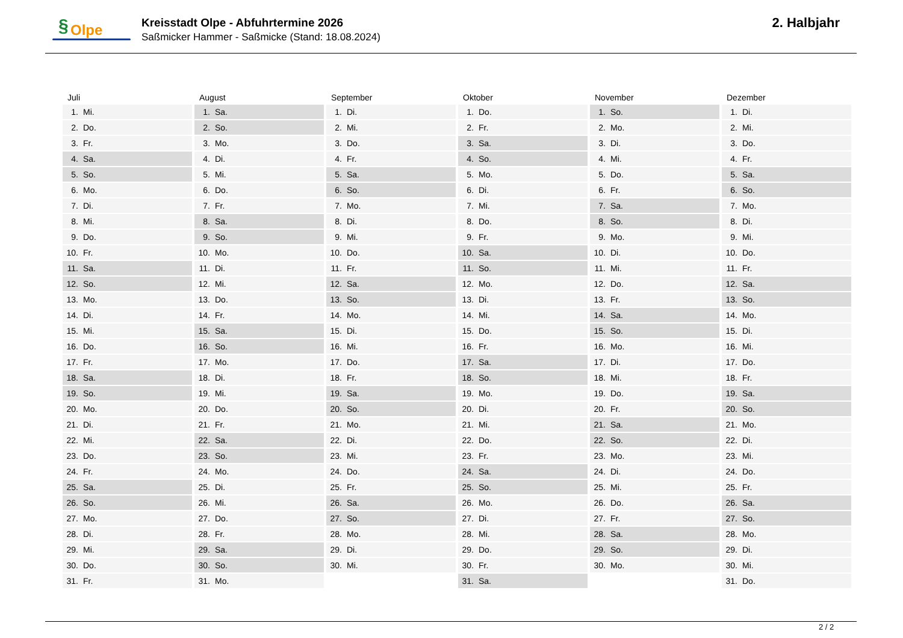§ Olpe
Kreisstadt Olpe - Abfuhrtermine 2026
Saßmicker Hammer - Saßmicke (Stand: 18.08.2024)
2. Halbjahr
| Juli | August | September | Oktober | November | Dezember |
| --- | --- | --- | --- | --- | --- |
| 1. Mi. | 1. Sa. | 1. Di. | 1. Do. | 1. So. | 1. Di. |
| 2. Do. | 2. So. | 2. Mi. | 2. Fr. | 2. Mo. | 2. Mi. |
| 3. Fr. | 3. Mo. | 3. Do. | 3. Sa. | 3. Di. | 3. Do. |
| 4. Sa. | 4. Di. | 4. Fr. | 4. So. | 4. Mi. | 4. Fr. |
| 5. So. | 5. Mi. | 5. Sa. | 5. Mo. | 5. Do. | 5. Sa. |
| 6. Mo. | 6. Do. | 6. So. | 6. Di. | 6. Fr. | 6. So. |
| 7. Di. | 7. Fr. | 7. Mo. | 7. Mi. | 7. Sa. | 7. Mo. |
| 8. Mi. | 8. Sa. | 8. Di. | 8. Do. | 8. So. | 8. Di. |
| 9. Do. | 9. So. | 9. Mi. | 9. Fr. | 9. Mo. | 9. Mi. |
| 10. Fr. | 10. Mo. | 10. Do. | 10. Sa. | 10. Di. | 10. Do. |
| 11. Sa. | 11. Di. | 11. Fr. | 11. So. | 11. Mi. | 11. Fr. |
| 12. So. | 12. Mi. | 12. Sa. | 12. Mo. | 12. Do. | 12. Sa. |
| 13. Mo. | 13. Do. | 13. So. | 13. Di. | 13. Fr. | 13. So. |
| 14. Di. | 14. Fr. | 14. Mo. | 14. Mi. | 14. Sa. | 14. Mo. |
| 15. Mi. | 15. Sa. | 15. Di. | 15. Do. | 15. So. | 15. Di. |
| 16. Do. | 16. So. | 16. Mi. | 16. Fr. | 16. Mo. | 16. Mi. |
| 17. Fr. | 17. Mo. | 17. Do. | 17. Sa. | 17. Di. | 17. Do. |
| 18. Sa. | 18. Di. | 18. Fr. | 18. So. | 18. Mi. | 18. Fr. |
| 19. So. | 19. Mi. | 19. Sa. | 19. Mo. | 19. Do. | 19. Sa. |
| 20. Mo. | 20. Do. | 20. So. | 20. Di. | 20. Fr. | 20. So. |
| 21. Di. | 21. Fr. | 21. Mo. | 21. Mi. | 21. Sa. | 21. Mo. |
| 22. Mi. | 22. Sa. | 22. Di. | 22. Do. | 22. So. | 22. Di. |
| 23. Do. | 23. So. | 23. Mi. | 23. Fr. | 23. Mo. | 23. Mi. |
| 24. Fr. | 24. Mo. | 24. Do. | 24. Sa. | 24. Di. | 24. Do. |
| 25. Sa. | 25. Di. | 25. Fr. | 25. So. | 25. Mi. | 25. Fr. |
| 26. So. | 26. Mi. | 26. Sa. | 26. Mo. | 26. Do. | 26. Sa. |
| 27. Mo. | 27. Do. | 27. So. | 27. Di. | 27. Fr. | 27. So. |
| 28. Di. | 28. Fr. | 28. Mo. | 28. Mi. | 28. Sa. | 28. Mo. |
| 29. Mi. | 29. Sa. | 29. Di. | 29. Do. | 29. So. | 29. Di. |
| 30. Do. | 30. So. | 30. Mi. | 30. Fr. | 30. Mo. | 30. Mi. |
| 31. Fr. | 31. Mo. | | 31. Sa. | | 31. Do. |
2 / 2